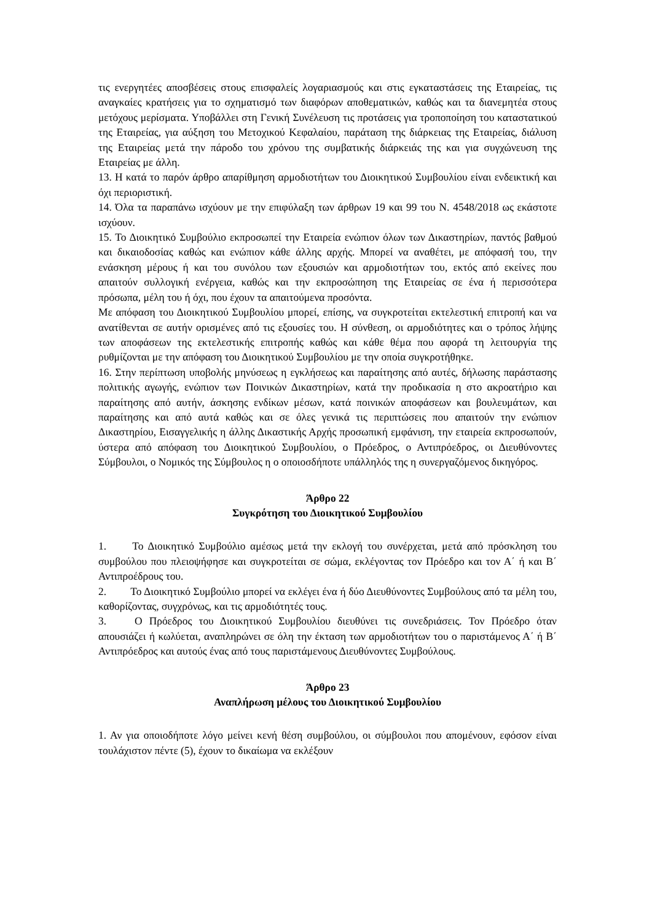τις ενεργητέες αποσβέσεις στους επισφαλείς λογαριασμούς και στις εγκαταστάσεις της Εταιρείας, τις αναγκαίες κρατήσεις για το σχηματισμό των διαφόρων αποθεματικών, καθώς και τα διανεμητέα στους μετόχους μερίσματα. Υποβάλλει στη Γενική Συνέλευση τις προτάσεις για τροποποίηση του καταστατικού της Εταιρείας, για αύξηση του Μετοχικού Κεφαλαίου, παράταση της διάρκειας της Εταιρείας, διάλυση της Εταιρείας μετά την πάροδο του χρόνου της συμβατικής διάρκειάς της και για συγχώνευση της Εταιρείας με άλλη.
13. Η κατά το παρόν άρθρο απαρίθμηση αρμοδιοτήτων του Διοικητικού Συμβουλίου είναι ενδεικτική και όχι περιοριστική.
14. Όλα τα παραπάνω ισχύουν με την επιφύλαξη των άρθρων 19 και 99 του Ν. 4548/2018 ως εκάστοτε ισχύουν.
15. Το Διοικητικό Συμβούλιο εκπροσωπεί την Εταιρεία ενώπιον όλων των Δικαστηρίων, παντός βαθμού και δικαιοδοσίας καθώς και ενώπιον κάθε άλλης αρχής. Μπορεί να αναθέτει, με απόφασή του, την ενάσκηση μέρους ή και του συνόλου των εξουσιών και αρμοδιοτήτων του, εκτός από εκείνες που απαιτούν συλλογική ενέργεια, καθώς και την εκπροσώπηση της Εταιρείας σε ένα ή περισσότερα πρόσωπα, μέλη του ή όχι, που έχουν τα απαιτούμενα προσόντα.
Με απόφαση του Διοικητικού Συμβουλίου μπορεί, επίσης, να συγκροτείται εκτελεστική επιτροπή και να ανατίθενται σε αυτήν ορισμένες από τις εξουσίες του. Η σύνθεση, οι αρμοδιότητες και ο τρόπος λήψης των αποφάσεων της εκτελεστικής επιτροπής καθώς και κάθε θέμα που αφορά τη λειτουργία της ρυθμίζονται με την απόφαση του Διοικητικού Συμβουλίου με την οποία συγκροτήθηκε.
16. Στην περίπτωση υποβολής μηνύσεως η εγκλήσεως και παραίτησης από αυτές, δήλωσης παράστασης πολιτικής αγωγής, ενώπιον των Ποινικών Δικαστηρίων, κατά την προδικασία η στο ακροατήριο και παραίτησης από αυτήν, άσκησης ενδίκων μέσων, κατά ποινικών αποφάσεων και βουλευμάτων, και παραίτησης και από αυτά καθώς και σε όλες γενικά τις περιπτώσεις που απαιτούν την ενώπιον Δικαστηρίου, Εισαγγελικής η άλλης Δικαστικής Αρχής προσωπική εμφάνιση, την εταιρεία εκπροσωπούν, ύστερα από απόφαση του Διοικητικού Συμβουλίου, ο Πρόεδρος, ο Αντιπρόεδρος, οι Διευθύνοντες Σύμβουλοι, ο Νομικός της Σύμβουλος η ο οποιοσδήποτε υπάλληλός της η συνεργαζόμενος δικηγόρος.
Άρθρο 22
Συγκρότηση του Διοικητικού Συμβουλίου
1. Το Διοικητικό Συμβούλιο αμέσως μετά την εκλογή του συνέρχεται, μετά από πρόσκληση του συμβούλου που πλειοψήφησε και συγκροτείται σε σώμα, εκλέγοντας τον Πρόεδρο και τον Α΄ ή και Β΄ Αντιπροέδρους του.
2. Το Διοικητικό Συμβούλιο μπορεί να εκλέγει ένα ή δύο Διευθύνοντες Συμβούλους από τα μέλη του, καθορίζοντας, συγχρόνως, και τις αρμοδιότητές τους.
3. Ο Πρόεδρος του Διοικητικού Συμβουλίου διευθύνει τις συνεδριάσεις. Τον Πρόεδρο όταν απουσιάζει ή κωλύεται, αναπληρώνει σε όλη την έκταση των αρμοδιοτήτων του ο παριστάμενος Α΄ ή Β΄ Αντιπρόεδρος και αυτούς ένας από τους παριστάμενους Διευθύνοντες Συμβούλους.
Άρθρο 23
Αναπλήρωση μέλους του Διοικητικού Συμβουλίου
1. Αν για οποιοδήποτε λόγο μείνει κενή θέση συμβούλου, οι σύμβουλοι που απομένουν, εφόσον είναι τουλάχιστον πέντε (5), έχουν το δικαίωμα να εκλέξουν